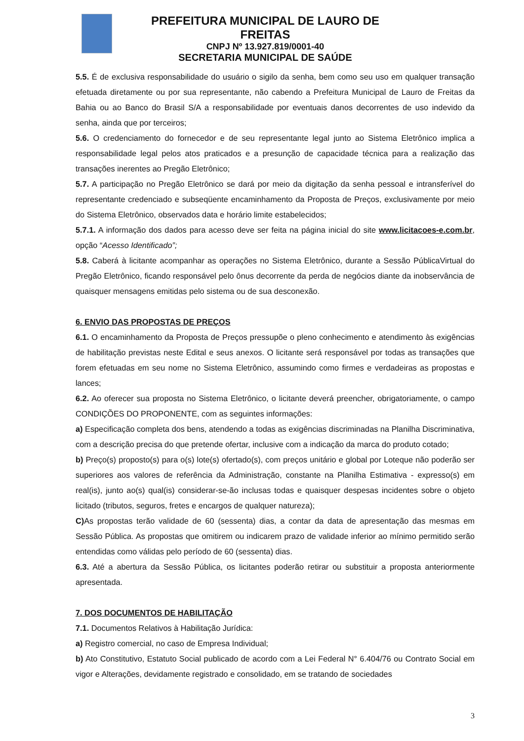PREFEITURA MUNICIPAL DE LAURO DE FREITAS
CNPJ Nº 13.927.819/0001-40
SECRETARIA MUNICIPAL DE SAÚDE
5.5. É de exclusiva responsabilidade do usuário o sigilo da senha, bem como seu uso em qualquer transação efetuada diretamente ou por sua representante, não cabendo a Prefeitura Municipal de Lauro de Freitas da Bahia ou ao Banco do Brasil S/A a responsabilidade por eventuais danos decorrentes de uso indevido da senha, ainda que por terceiros;
5.6. O credenciamento do fornecedor e de seu representante legal junto ao Sistema Eletrônico implica a responsabilidade legal pelos atos praticados e a presunção de capacidade técnica para a realização das transações inerentes ao Pregão Eletrônico;
5.7. A participação no Pregão Eletrônico se dará por meio da digitação da senha pessoal e intransferível do representante credenciado e subseqüente encaminhamento da Proposta de Preços, exclusivamente por meio do Sistema Eletrônico, observados data e horário limite estabelecidos;
5.7.1. A informação dos dados para acesso deve ser feita na página inicial do site www.licitacoes-e.com.br, opção “Acesso Identificado”;
5.8. Caberá à licitante acompanhar as operações no Sistema Eletrônico, durante a Sessão PúblicaVirtual do Pregão Eletrônico, ficando responsável pelo ônus decorrente da perda de negócios diante da inobservância de quaisquer mensagens emitidas pelo sistema ou de sua desconexão.
6. ENVIO DAS PROPOSTAS DE PREÇOS
6.1. O encaminhamento da Proposta de Preços pressupõe o pleno conhecimento e atendimento às exigências de habilitação previstas neste Edital e seus anexos. O licitante será responsável por todas as transações que forem efetuadas em seu nome no Sistema Eletrônico, assumindo como firmes e verdadeiras as propostas e lances;
6.2. Ao oferecer sua proposta no Sistema Eletrônico, o licitante deverá preencher, obrigatoriamente, o campo CONDIÇÕES DO PROPONENTE, com as seguintes informações:
a) Especificação completa dos bens, atendendo a todas as exigências discriminadas na Planilha Discriminativa, com a descrição precisa do que pretende ofertar, inclusive com a indicação da marca do produto cotado;
b) Preço(s) proposto(s) para o(s) lote(s) ofertado(s), com preços unitário e global por Loteque não poderão ser superiores aos valores de referência da Administração, constante na Planilha Estimativa - expresso(s) em real(is), junto ao(s) qual(is) considerar-se-ão inclusas todas e quaisquer despesas incidentes sobre o objeto licitado (tributos, seguros, fretes e encargos de qualquer natureza);
C) As propostas terão validade de 60 (sessenta) dias, a contar da data de apresentação das mesmas em Sessão Pública. As propostas que omitirem ou indicarem prazo de validade inferior ao mínimo permitido serão entendidas como válidas pelo período de 60 (sessenta) dias.
6.3. Até a abertura da Sessão Pública, os licitantes poderão retirar ou substituir a proposta anteriormente apresentada.
7. DOS DOCUMENTOS DE HABILITAÇÃO
7.1. Documentos Relativos à Habilitação Jurídica:
a) Registro comercial, no caso de Empresa Individual;
b) Ato Constitutivo, Estatuto Social publicado de acordo com a Lei Federal N° 6.404/76 ou Contrato Social em vigor e Alterações, devidamente registrado e consolidado, em se tratando de sociedades
3